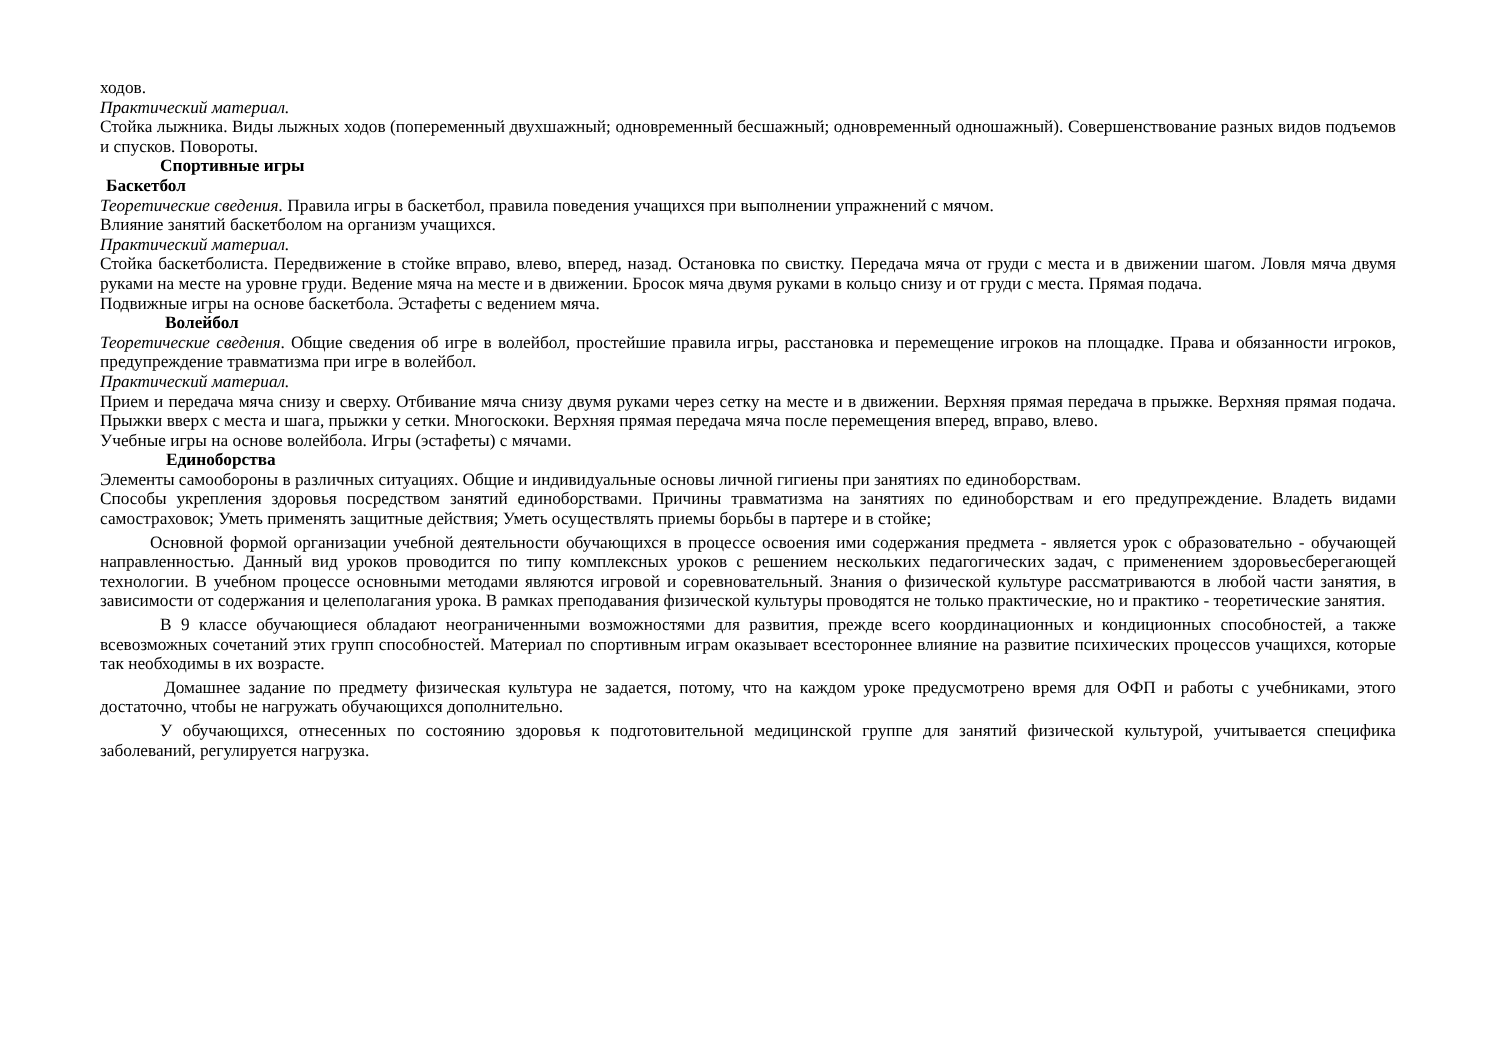ходов.
Практический материал.
Стойка лыжника. Виды лыжных ходов (попеременный двухшажный; одновременный бесшажный; одновременный одношажный). Совершенствование разных видов подъемов и спусков. Повороты.
Спортивные игры
Баскетбол
Теоретические сведения. Правила игры в баскетбол, правила поведения учащихся при выполнении упражнений с мячом.
Влияние занятий баскетболом на организм учащихся.
Практический материал.
Стойка баскетболиста. Передвижение в стойке вправо, влево, вперед, назад. Остановка по свистку. Передача мяча от груди с места и в движении шагом. Ловля мяча двумя руками на месте на уровне груди. Ведение мяча на месте и в движении. Бросок мяча двумя руками в кольцо снизу и от груди с места. Прямая подача.
Подвижные игры на основе баскетбола. Эстафеты с ведением мяча.
Волейбол
Теоретические сведения. Общие сведения об игре в волейбол, простейшие правила игры, расстановка и перемещение игроков на площадке. Права и обязанности игроков, предупреждение травматизма при игре в волейбол.
Практический материал.
Прием и передача мяча снизу и сверху. Отбивание мяча снизу двумя руками через сетку на месте и в движении. Верхняя прямая передача в прыжке. Верхняя прямая подача. Прыжки вверх с места и шага, прыжки у сетки. Многоскоки. Верхняя прямая передача мяча после перемещения вперед, вправо, влево.
Учебные игры на основе волейбола. Игры (эстафеты) с мячами.
Единоборства
Элементы самообороны в различных ситуациях. Общие и индивидуальные основы личной гигиены при занятиях по единоборствам.
Способы укрепления здоровья посредством занятий единоборствами. Причины травматизма на занятиях по единоборствам и его предупреждение. Владеть видами самостраховок; Уметь применять защитные действия; Уметь осуществлять приемы борьбы в партере и в стойке;
Основной формой организации учебной деятельности обучающихся в процессе освоения ими содержания предмета - является урок с образовательно - обучающей направленностью. Данный вид уроков проводится по типу комплексных уроков с решением нескольких педагогических задач, с применением здоровьесберегающей технологии. В учебном процессе основными методами являются игровой и соревновательный. Знания о физической культуре рассматриваются в любой части занятия, в зависимости от содержания и целеполагания урока. В рамках преподавания физической культуры проводятся не только практические, но и практико - теоретические занятия.
В 9 классе обучающиеся обладают неограниченными возможностями для развития, прежде всего координационных и кондиционных способностей, а также всевозможных сочетаний этих групп способностей. Материал по спортивным играм оказывает всестороннее влияние на развитие психических процессов учащихся, которые так необходимы в их возрасте.
Домашнее задание по предмету физическая культура не задается, потому, что на каждом уроке предусмотрено время для ОФП и работы с учебниками, этого достаточно, чтобы не нагружать обучающихся дополнительно.
У обучающихся, отнесенных по состоянию здоровья к подготовительной медицинской группе для занятий физической культурой, учитывается специфика заболеваний, регулируется нагрузка.